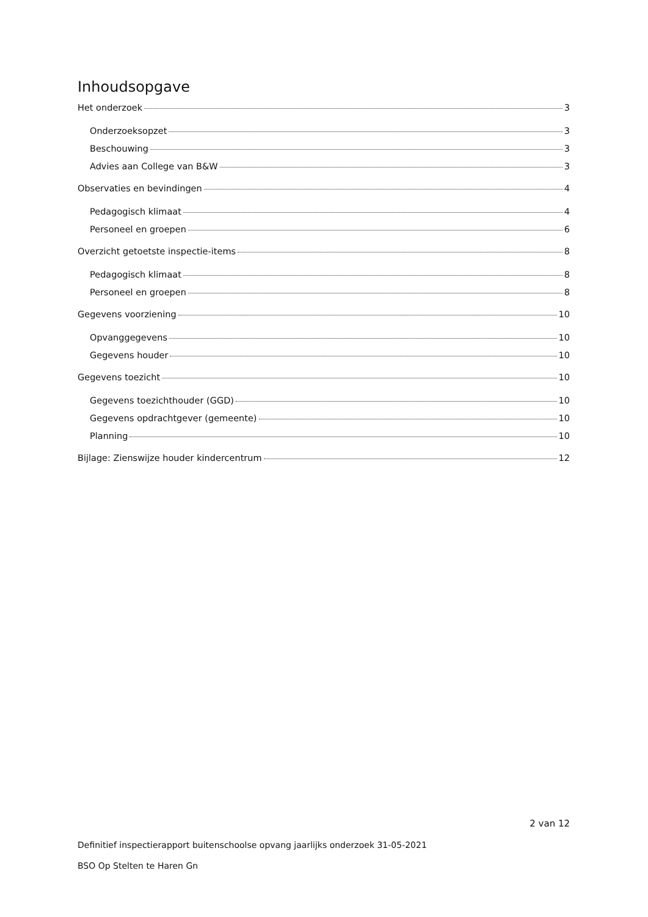Inhoudsopgave
Het onderzoek 3
Onderzoeksopzet 3
Beschouwing 3
Advies aan College van B&W 3
Observaties en bevindingen 4
Pedagogisch klimaat 4
Personeel en groepen 6
Overzicht getoetste inspectie-items 8
Pedagogisch klimaat 8
Personeel en groepen 8
Gegevens voorziening 10
Opvanggegevens 10
Gegevens houder 10
Gegevens toezicht 10
Gegevens toezichthouder (GGD) 10
Gegevens opdrachtgever (gemeente) 10
Planning 10
Bijlage: Zienswijze houder kindercentrum 12
2 van 12
Definitief inspectierapport buitenschoolse opvang jaarlijks onderzoek 31-05-2021
BSO Op Stelten te Haren Gn